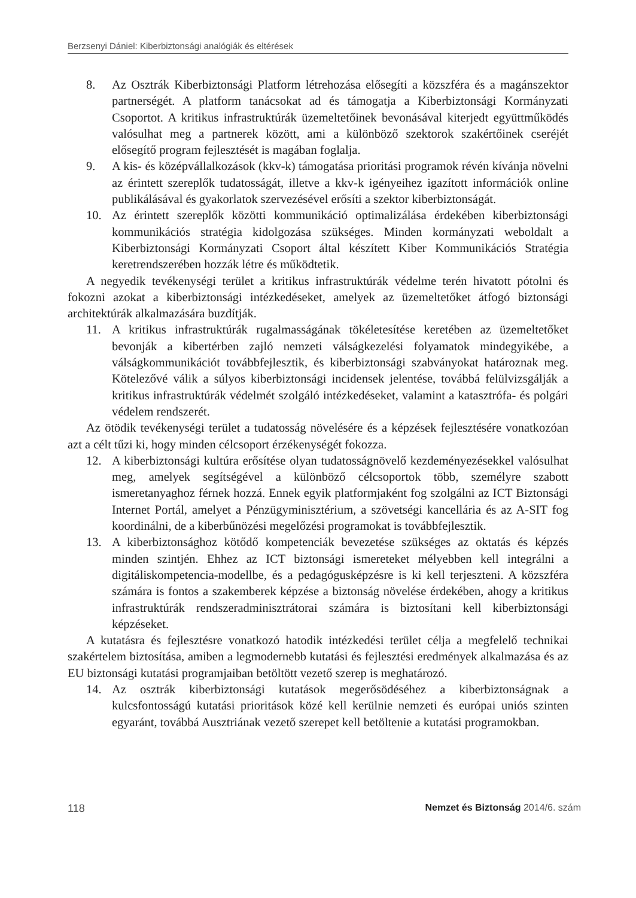Berzsenyi Dániel: Kiberbiztonsági analógiák és eltérések
8. Az Osztrák Kiberbiztonsági Platform létrehozása elősegíti a közszféra és a magánszektor partnerségét. A platform tanácsokat ad és támogatja a Kiberbiztonsági Kormányzati Csoportot. A kritikus infrastruktúrák üzemeltetőinek bevonásával kiterjedt együttműködés valósulhat meg a partnerek között, ami a különböző szektorok szakértőinek cseréjét elősegítő program fejlesztését is magában foglalja.
9. A kis- és középvállalkozások (kkv-k) támogatása prioritási programok révén kívánja növelni az érintett szereplők tudatosságát, illetve a kkv-k igényeihez igazított információk online publikálásával és gyakorlatok szervezésével erősíti a szektor kiberbiztonságát.
10. Az érintett szereplők közötti kommunikáció optimalizálása érdekében kiberbiztonsági kommunikációs stratégia kidolgozása szükséges. Minden kormányzati weboldalt a Kiberbiztonsági Kormányzati Csoport által készített Kiber Kommunikációs Stratégia keretrendszerében hozzák létre és működtetik.
A negyedik tevékenységi terület a kritikus infrastruktúrák védelme terén hivatott pótolni és fokozni azokat a kiberbiztonsági intézkedéseket, amelyek az üzemeltetőket átfogó biztonsági architektúrák alkalmazására buzdítják.
11. A kritikus infrastruktúrák rugalmasságának tökéletesítése keretében az üzemeltetőket bevonják a kibertérben zajló nemzeti válságkezelési folyamatok mindegyikébe, a válságkommunikációt továbbfejlesztik, és kiberbiztonsági szabványokat határoznak meg. Kötelezővé válik a súlyos kiberbiztonsági incidensek jelentése, továbbá felülvizsgálják a kritikus infrastruktúrák védelmét szolgáló intézkedéseket, valamint a katasztrófa- és polgári védelem rendszerét.
Az ötödik tevékenységi terület a tudatosság növelésére és a képzések fejlesztésére vonatkozóan azt a célt tűzi ki, hogy minden célcsoport érzékenységét fokozza.
12. A kiberbiztonsági kultúra erősítése olyan tudatosságnövelő kezdeményezésekkel valósulhat meg, amelyek segítségével a különböző célcsoportok több, személyre szabott ismeretanyaghoz férnek hozzá. Ennek egyik platformjaként fog szolgálni az ICT Biztonsági Internet Portál, amelyet a Pénzügyminisztérium, a szövetségi kancellária és az A-SIT fog koordinálni, de a kiberbűnözési megelőzési programokat is továbbfejlesztik.
13. A kiberbiztonsághoz kötődő kompetenciák bevezetése szükséges az oktatás és képzés minden szintjén. Ehhez az ICT biztonsági ismereteket mélyebben kell integrálni a digitáliskompetencia-modellbe, és a pedagógusképzésre is ki kell terjeszteni. A közszféra számára is fontos a szakemberek képzése a biztonság növelése érdekében, ahogy a kritikus infrastruktúrák rendszeradminisztrátorai számára is biztosítani kell kiberbiztonsági képzéseket.
A kutatásra és fejlesztésre vonatkozó hatodik intézkedési terület célja a megfelelő technikai szakértelem biztosítása, amiben a legmodernebb kutatási és fejlesztési eredmények alkalmazása és az EU biztonsági kutatási programjaiban betöltött vezető szerep is meghatározó.
14. Az osztrák kiberbiztonsági kutatások megerősödéséhez a kiberbiztonságnak a kulcsfontosságú kutatási prioritások közé kell kerülnie nemzeti és európai uniós szinten egyaránt, továbbá Ausztriának vezető szerepet kell betöltenie a kutatási programokban.
118 Nemzet és Biztonság 2014/6. szám